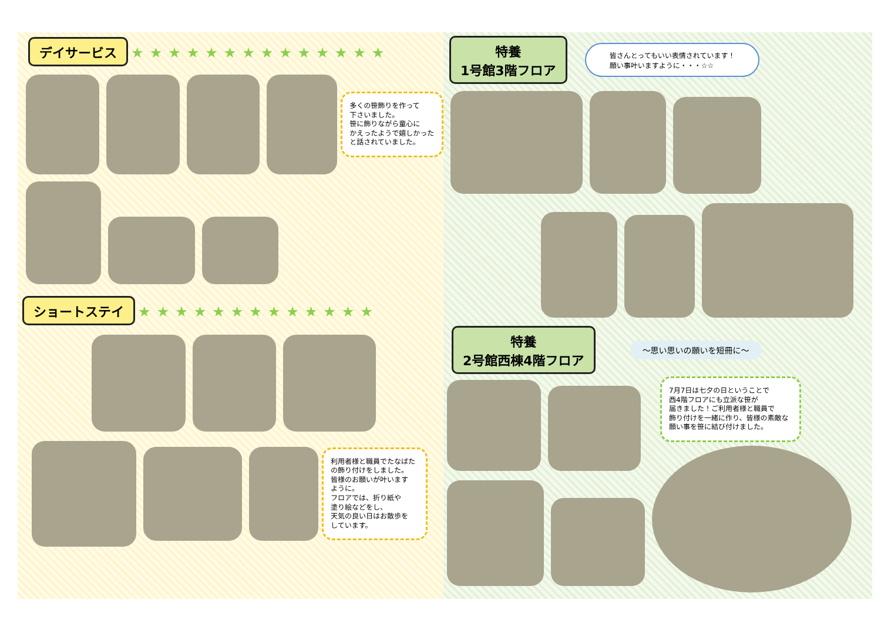デイサービス ★★★★★★★★★★★★★★
多くの笹飾りを作って
下さいました。
笹に飾りながら童心に
かえったようで嬉しかった
と話されていました。
ショートステイ ★★★★★★★★★★★★★
利用者様と職員でたなばた
の飾り付けをしました。
皆様のお願いが叶います
ように。
フロアでは、折り紙や
塗り絵などをし、
天気の良い日はお散歩を
しています。
特養
1号館3階フロア 皆さんとってもいい表情されています！
願い事叶いますように・・・☆☆
特養
2号館西棟4階フロア ～思い思いの願いを短冊に～
7月7日は七夕の日ということで
西4階フロアにも立派な笹が
届きました！ご利用者様と職員で
飾り付けを一緒に作り、皆様の素敵な
願い事を笹に結び付けました。